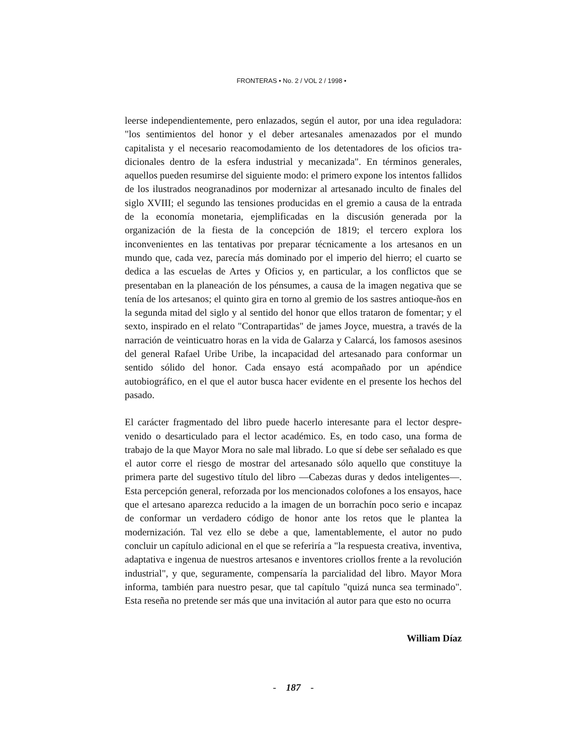FRONTERAS • No. 2 / VOL 2 / 1998 •
leerse independientemente, pero enlazados, según el autor, por una idea reguladora: "los sentimientos del honor y el deber artesanales amenazados por el mundo capitalista y el necesario reacomodamiento de los detentadores de los oficios tra-dicionales dentro de la esfera industrial y mecanizada". En términos generales, aquellos pueden resumirse del siguiente modo: el primero expone los intentos fallidos de los ilustrados neogranadinos por modernizar al artesanado inculto de finales del siglo XVIII; el segundo las tensiones producidas en el gremio a causa de la entrada de la economía monetaria, ejemplificadas en la discusión generada por la organización de la fiesta de la concepción de 1819; el tercero explora los inconvenientes en las tentativas por preparar técnicamente a los artesanos en un mundo que, cada vez, parecía más dominado por el imperio del hierro; el cuarto se dedica a las escuelas de Artes y Oficios y, en particular, a los conflictos que se presentaban en la planeación de los pénsumes, a causa de la imagen negativa que se tenía de los artesanos; el quinto gira en torno al gremio de los sastres antioque-ños en la segunda mitad del siglo y al sentido del honor que ellos trataron de fomentar; y el sexto, inspirado en el relato "Contrapartidas" de james Joyce, muestra, a través de la narración de veinticuatro horas en la vida de Galarza y Calarcá, los famosos asesinos del general Rafael Uribe Uribe, la incapacidad del artesanado para conformar un sentido sólido del honor. Cada ensayo está acompañado por un apéndice autobiográfico, en el que el autor busca hacer evidente en el presente los hechos del pasado.
El carácter fragmentado del libro puede hacerlo interesante para el lector despre-venido o desarticulado para el lector académico. Es, en todo caso, una forma de trabajo de la que Mayor Mora no sale mal librado. Lo que sí debe ser señalado es que el autor corre el riesgo de mostrar del artesanado sólo aquello que constituye la primera parte del sugestivo título del libro —Cabezas duras y dedos inteligentes—. Esta percepción general, reforzada por los mencionados colofones a los ensayos, hace que el artesano aparezca reducido a la imagen de un borrachín poco serio e incapaz de conformar un verdadero código de honor ante los retos que le plantea la modernización. Tal vez ello se debe a que, lamentablemente, el autor no pudo concluir un capítulo adicional en el que se referiría a "la respuesta creativa, inventiva, adaptativa e ingenua de nuestros artesanos e inventores criollos frente a la revolución industrial", y que, seguramente, compensaría la parcialidad del libro. Mayor Mora informa, también para nuestro pesar, que tal capítulo "quizá nunca sea terminado". Esta reseña no pretende ser más que una invitación al autor para que esto no ocurra
William Díaz
- 187 -